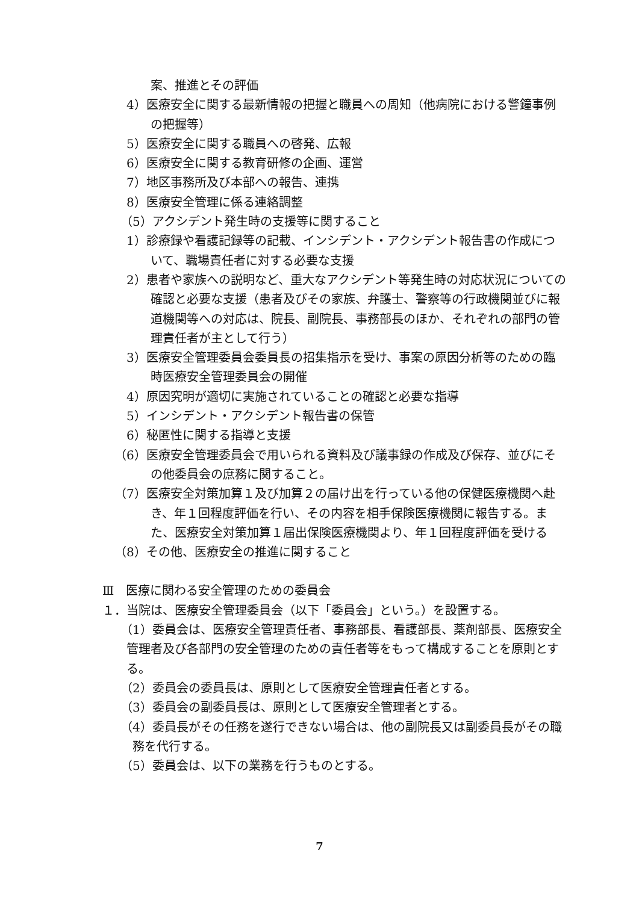案、推進とその評価
4）医療安全に関する最新情報の把握と職員への周知（他病院における警鐘事例の把握等）
5）医療安全に関する職員への啓発、広報
6）医療安全に関する教育研修の企画、運営
7）地区事務所及び本部への報告、連携
8）医療安全管理に係る連絡調整
（5）アクシデント発生時の支援等に関すること
1）診療録や看護記録等の記載、インシデント・アクシデント報告書の作成について、職場責任者に対する必要な支援
2）患者や家族への説明など、重大なアクシデント等発生時の対応状況についての確認と必要な支援（患者及びその家族、弁護士、警察等の行政機関並びに報道機関等への対応は、院長、副院長、事務部長のほか、それぞれの部門の管理責任者が主として行う）
3）医療安全管理委員会委員長の招集指示を受け、事案の原因分析等のための臨時医療安全管理委員会の開催
4）原因究明が適切に実施されていることの確認と必要な指導
5）インシデント・アクシデント報告書の保管
6）秘匿性に関する指導と支援
（6）医療安全管理委員会で用いられる資料及び議事録の作成及び保存、並びにその他委員会の庶務に関すること。
（7）医療安全対策加算１及び加算２の届け出を行っている他の保健医療機関へ赴き、年１回程度評価を行い、その内容を相手保険医療機関に報告する。また、医療安全対策加算１届出保険医療機関より、年１回程度評価を受ける
（8）その他、医療安全の推進に関すること
Ⅲ　医療に関わる安全管理のための委員会
１．当院は、医療安全管理委員会（以下「委員会」という。）を設置する。
（1）委員会は、医療安全管理責任者、事務部長、看護部長、薬剤部長、医療安全管理者及び各部門の安全管理のための責任者等をもって構成することを原則とする。
（2）委員会の委員長は、原則として医療安全管理責任者とする。
（3）委員会の副委員長は、原則として医療安全管理者とする。
（4）委員長がその任務を遂行できない場合は、他の副院長又は副委員長がその職務を代行する。
（5）委員会は、以下の業務を行うものとする。
7